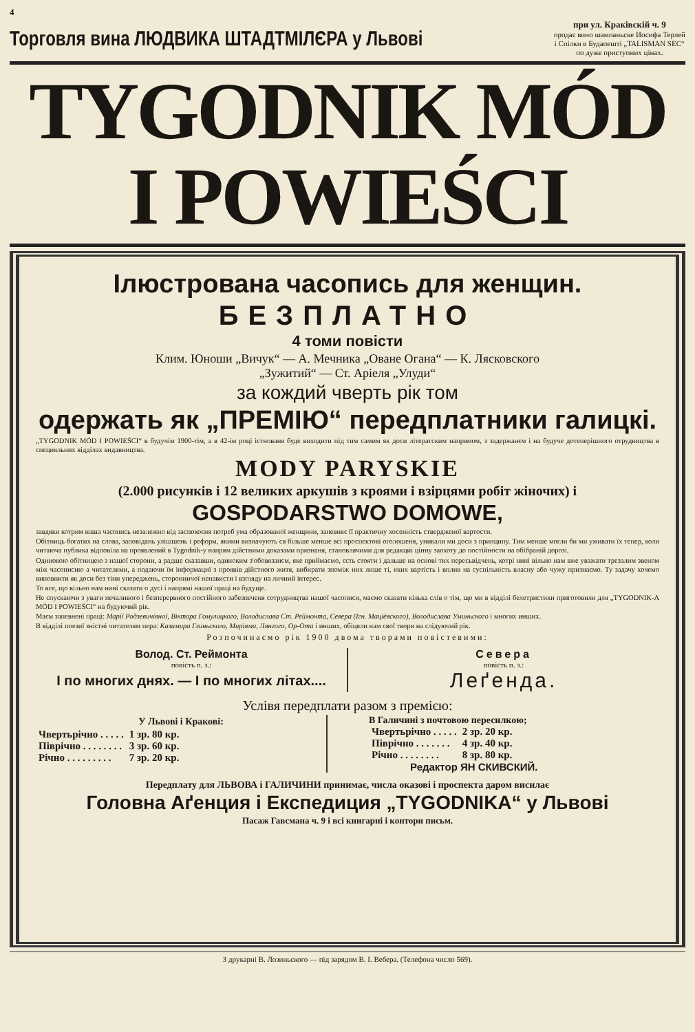4
Торговля вина ЛЮДВИКА ШТАДТМІЛЄРА у Львові
при ул. Краківскій ч. 9
продає вино шампаньске Иосифа Терлей
і Спілки в Будапешті „TALISMAN SEC“
по дуже приступних цінах.
TYGODNIK MÓD I POWIEŚCI
Ілюстрована часопись для женщин.
БЕЗПЛАТНО
4 томи повісти
Клим. Юноши „Вичук“ — А. Мечника „Оване Огана“ — К. Лясковского
„Зужитий“ — Ст. Аріеля „Улуди“
за кождий чверть рік том
одержать як „ПРЕМІЮ“ передплатники галицкі.
„TYGODNIK MÓD I POWIEŚCI“ в будучім 1900-тім, а в 42-ім році істнованя буде виходити під тим самим як доси літератским напрямом, з задержанєм і на будуче дотеперішного отрудництва в специяльних відділах видавництва.
MODY PARYSKIE
(2.000 рисунків і 12 великих аркушів з кроями і взірцями робіт жіночих) і
GOSPODARSTWO DOMOWE,
завдяки котрим наша часопись незалежно від заспокоєня потреб ума образованої женщини, запевняє її практичну хосенність ствердженої вартости.
Обітниць богатих на слова, заповідань улішшень і реформ, якими визначують ся більше менше всі проспектові оголошеня, уникали ми доси з принципу. Тим менше могли би ми уживати їх тепер, коли читаюча публика відповіла на проявлений в Tygodnik-у напрям дійстними доказами признаня, становлячими для редакциі цінну заохоту до постійности на обібраній дорозі.
Одинокою обітницею з нашої сторони, а радше сказавши, одиноким з'обовязанєм, яке приймаємо, єсть стояти і дальше на основі тих пересьвідчень, котрі нині вільно нам вже уважати трезалим звеном між часописию а читателями, а подаючи їм інформациї з проявів дійстного житя, вибирати зпоміж них лише ті, яких вартість і вплив на суспільність власну або чужу признаємо. Ту задачу хочемо виповнити як доси без тіни упереджень, сторонничої ненависти і взгляду на личний інтерес.
То все, що вільно нам нині сказати о дусі і напрямі нашої праці на будуще.
Не спускаючи з уваги печаливого і безперервного постійного забезпеченя сотрудництва нашої часописи, маємо сказати кілька слів о тім, що ми в відділі белетристики приготовили для „TYGODNIK-А MÓD I POWIEŚCI“ на будуючий рік.
Маєм запевнені праці: Марії Родзевичівної, Віктора Гомулицкого, Володислава Ст. Реймонта, Севера (Ігн. Маціёвского), Володислава Уминьского і многих инших.
В відділі поезиї знiстні читателям пера: Казимира Глиньского, Миріяма, Лянгого, Ор-Ота і инших, обіцяли нам свої твори на слідуючий рік.
Розпочинаємо рік 1900 двома творами повістевими:
Волод. Ст. Реймонта
повість п. з.:
І по многих днях. — І по многих літах....
Севера
повість п. з.:
Леґенда.
Услівя передплати разом з премією:
У Львові і Кракові:
| Чвертьрічно . . . . . | 1 зр. 80 кр. |
| Піврічно . . . . . . . . | 3 зр. 60 кр. |
| Річно . . . . . . . . . | 7 зр. 20 кр. |
В Галичині з почтовою пересилкою;
| Чвертьрічно . . . . . | 2 зр. 20 кр. |
| Піврічно . . . . . . . | 4 зр. 40 кр. |
| Річно . . . . . . . . | 8 зр. 80 кр. |
Редактор ЯН СКИВСКИЙ.
Передплату для ЛЬВОВА і ГАЛИЧИНИ принимає, числа оказові і проспекта даром висилає
Головна Аґенция і Експедиция „TYGODNIKA“ у Львові
Пасаж Гавсмана ч. 9 і всі книгарні і контори письм.
З друкарні В. Лозиньского — під зарядом В. І. Вебера. (Телефона число 569).